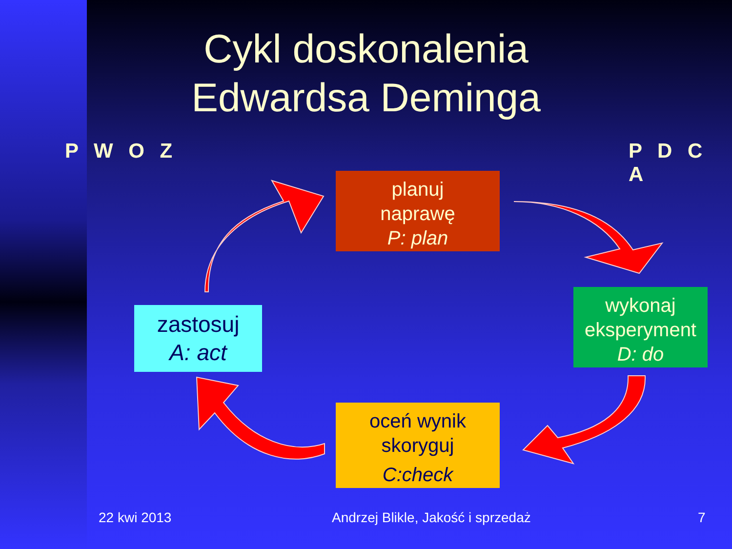Cykl doskonalenia Edwardsa Deminga
P W O Z P D C A
planuj
naprawę
P: plan
wykonaj
eksperyment
D: do
oceń wynik
skoryguj
C:check
zastosuj
A: act
22 kwi 2013
Andrzej Blikle, Jakość i sprzedaż
7